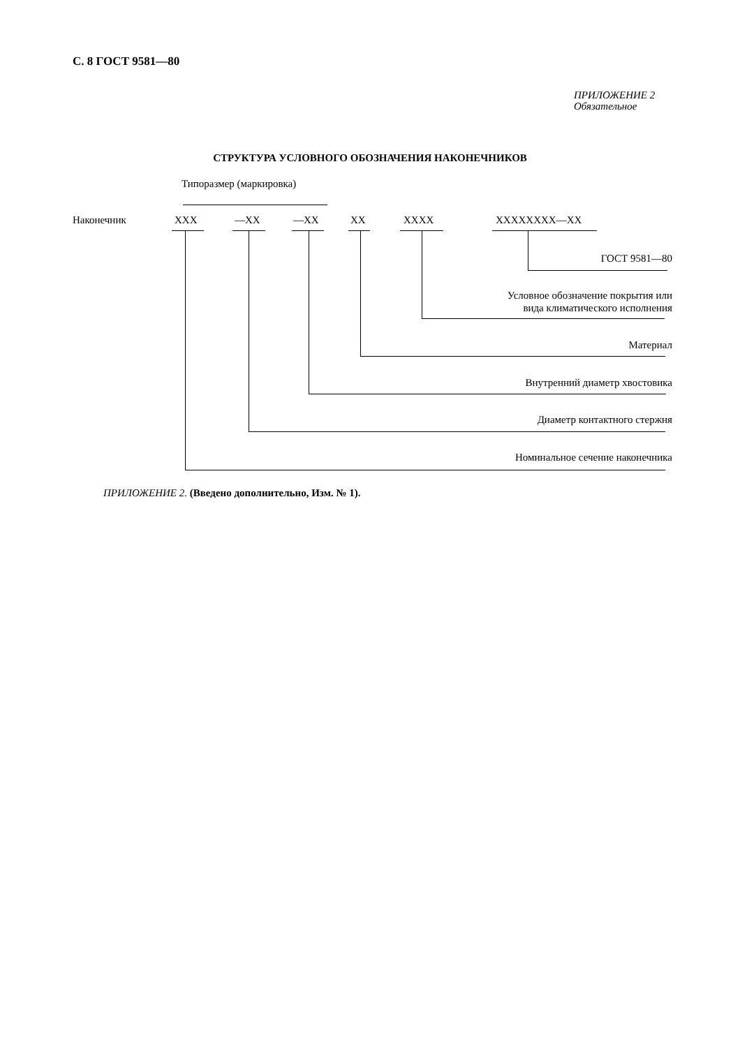С. 8 ГОСТ 9581—80
ПРИЛОЖЕНИЕ 2
Обязательное
СТРУКТУРА УСЛОВНОГО ОБОЗНАЧЕНИЯ НАКОНЕЧНИКОВ
Типоразмер (маркировка)
Наконечник XXX —XX —XX XX XXXX XXXXXXXX—XX
ГОСТ 9581—80
Условное обозначение покрытия или
вида климатического исполнения
Материал
Внутренний диаметр хвостовика
Диаметр контактного стержня
Номинальное сечение наконечника
ПРИЛОЖЕНИЕ 2. (Введено дополнительно, Изм. № 1).